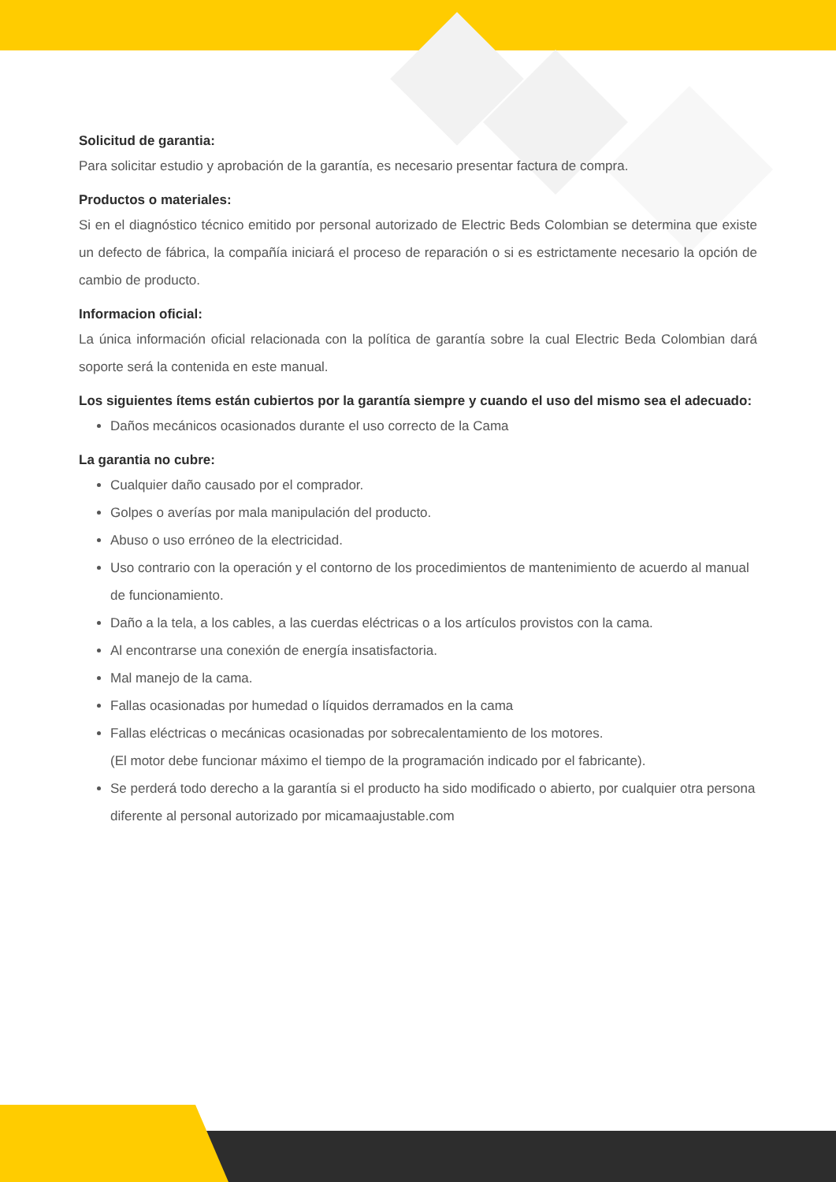Solicitud de garantia:
Para solicitar estudio y aprobación de la garantía, es necesario presentar factura de compra.
Productos o materiales:
Si en el diagnóstico técnico emitido por personal autorizado de Electric Beds Colombian se determina que existe un defecto de fábrica, la compañía iniciará el proceso de reparación o si es estrictamente necesario la opción de cambio de producto.
Informacion oficial:
La única información oficial relacionada con la política de garantía sobre la cual Electric Beda Colombian dará soporte será la contenida en este manual.
Los siguientes ítems están cubiertos por la garantía siempre y cuando el uso del mismo sea el adecuado:
Daños mecánicos ocasionados durante el uso correcto de la Cama
La garantia no cubre:
Cualquier daño causado por el comprador.
Golpes o averías por mala manipulación del producto.
Abuso o uso erróneo de la electricidad.
Uso contrario con la operación y el contorno de los procedimientos de mantenimiento de acuerdo al manual de funcionamiento.
Daño a la tela, a los cables, a las cuerdas eléctricas o a los artículos provistos con la cama.
Al encontrarse una conexión de energía insatisfactoria.
Mal manejo de la cama.
Fallas ocasionadas por humedad o líquidos derramados en la cama
Fallas eléctricas o mecánicas ocasionadas por sobrecalentamiento de los motores.
(El motor debe funcionar máximo el tiempo de la programación indicado por el fabricante).
Se perderá todo derecho a la garantía si el producto ha sido modificado o abierto, por cualquier otra persona diferente al personal autorizado por micamaajustable.com